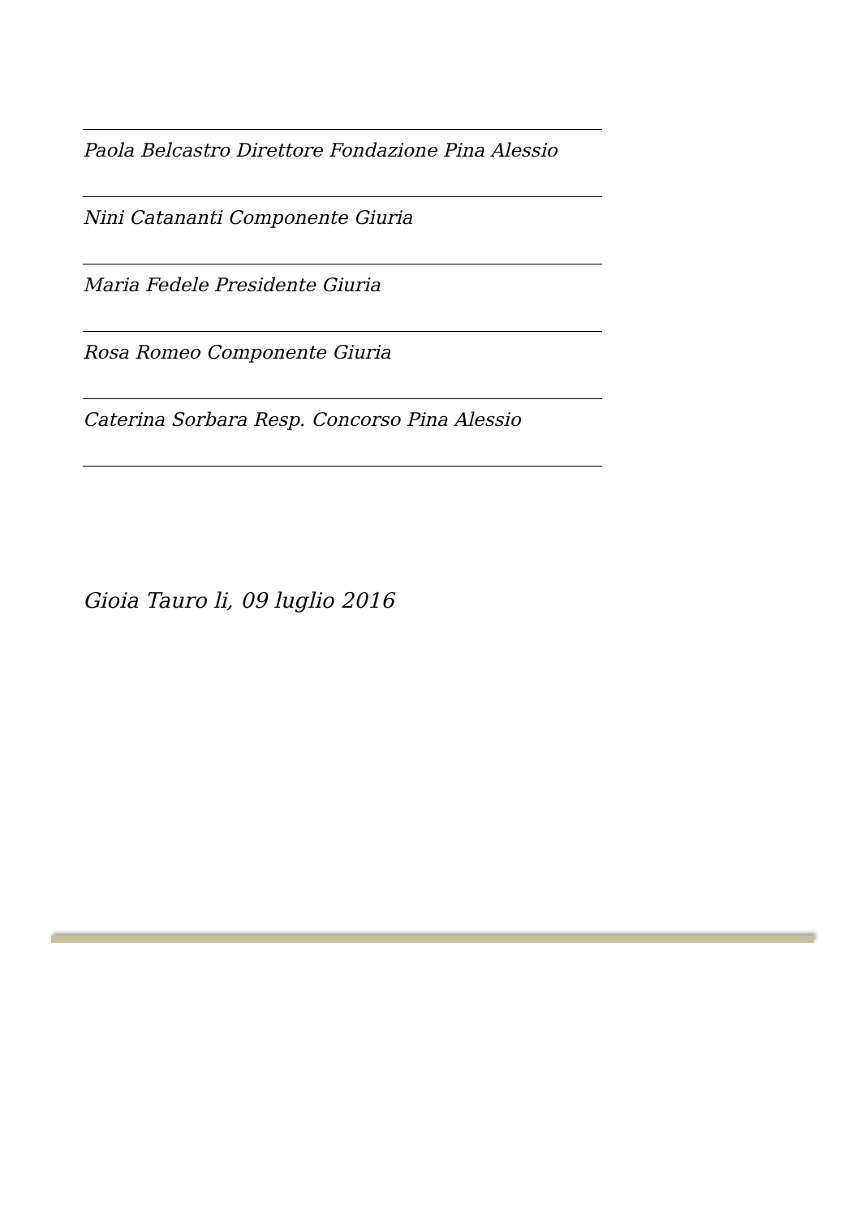Paola Belcastro Direttore Fondazione Pina Alessio
Nini Catananti Componente Giuria
Maria Fedele Presidente Giuria
Rosa Romeo Componente Giuria
Caterina Sorbara Resp. Concorso Pina Alessio
Gioia Tauro li, 09 luglio 2016